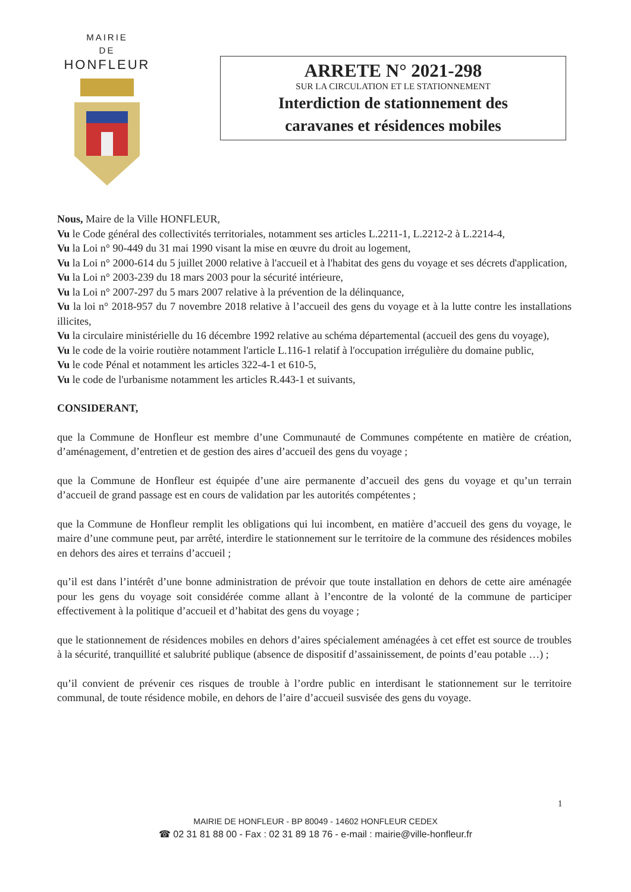MAIRIE
DE
HONFLEUR
ARRETE N° 2021-298
SUR LA CIRCULATION ET LE STATIONNEMENT
Interdiction de stationnement des
caravanes et résidences mobiles
Nous, Maire de la Ville HONFLEUR,
Vu le Code général des collectivités territoriales, notamment ses articles L.2211-1, L.2212-2 à L.2214-4,
Vu la Loi n° 90-449 du 31 mai 1990 visant la mise en œuvre du droit au logement,
Vu la Loi n° 2000-614 du 5 juillet 2000 relative à l'accueil et à l'habitat des gens du voyage et ses décrets d'application,
Vu la Loi n° 2003-239 du 18 mars 2003 pour la sécurité intérieure,
Vu la Loi n° 2007-297 du 5 mars 2007 relative à la prévention de la délinquance,
Vu la loi n° 2018-957 du 7 novembre 2018 relative à l’accueil des gens du voyage et à la lutte contre les installations illicites,
Vu la circulaire ministérielle du 16 décembre 1992 relative au schéma départemental (accueil des gens du voyage),
Vu le code de la voirie routière notamment l'article L.116-1 relatif à l'occupation irrégulière du domaine public,
Vu le code Pénal et notamment les articles 322-4-1 et 610-5,
Vu le code de l'urbanisme notamment les articles R.443-1 et suivants,
CONSIDERANT,
que la Commune de Honfleur est membre d’une Communauté de Communes compétente en matière de création, d’aménagement, d’entretien et de gestion des aires d’accueil des gens du voyage ;
que la Commune de Honfleur est équipée d’une aire permanente d’accueil des gens du voyage et qu’un terrain d’accueil de grand passage est en cours de validation par les autorités compétentes ;
que la Commune de Honfleur remplit les obligations qui lui incombent, en matière d’accueil des gens du voyage, le maire d’une commune peut, par arrêté, interdire le stationnement sur le territoire de la commune des résidences mobiles en dehors des aires et terrains d’accueil ;
qu’il est dans l’intérêt d’une bonne administration de prévoir que toute installation en dehors de cette aire aménagée pour les gens du voyage soit considérée comme allant à l’encontre de la volonté de la commune de participer effectivement à la politique d’accueil et d’habitat des gens du voyage ;
que le stationnement de résidences mobiles en dehors d’aires spécialement aménagées à cet effet est source de troubles à la sécurité, tranquillité et salubrité publique (absence de dispositif d’assainissement, de points d’eau potable …) ;
qu’il convient de prévenir ces risques de trouble à l’ordre public en interdisant le stationnement sur le territoire communal, de toute résidence mobile, en dehors de l’aire d’accueil susvisée des gens du voyage.
1
MAIRIE DE HONFLEUR - BP 80049 - 14602 HONFLEUR CEDEX
☎ 02 31 81 88 00 - Fax : 02 31 89 18 76 - e-mail : mairie@ville-honfleur.fr